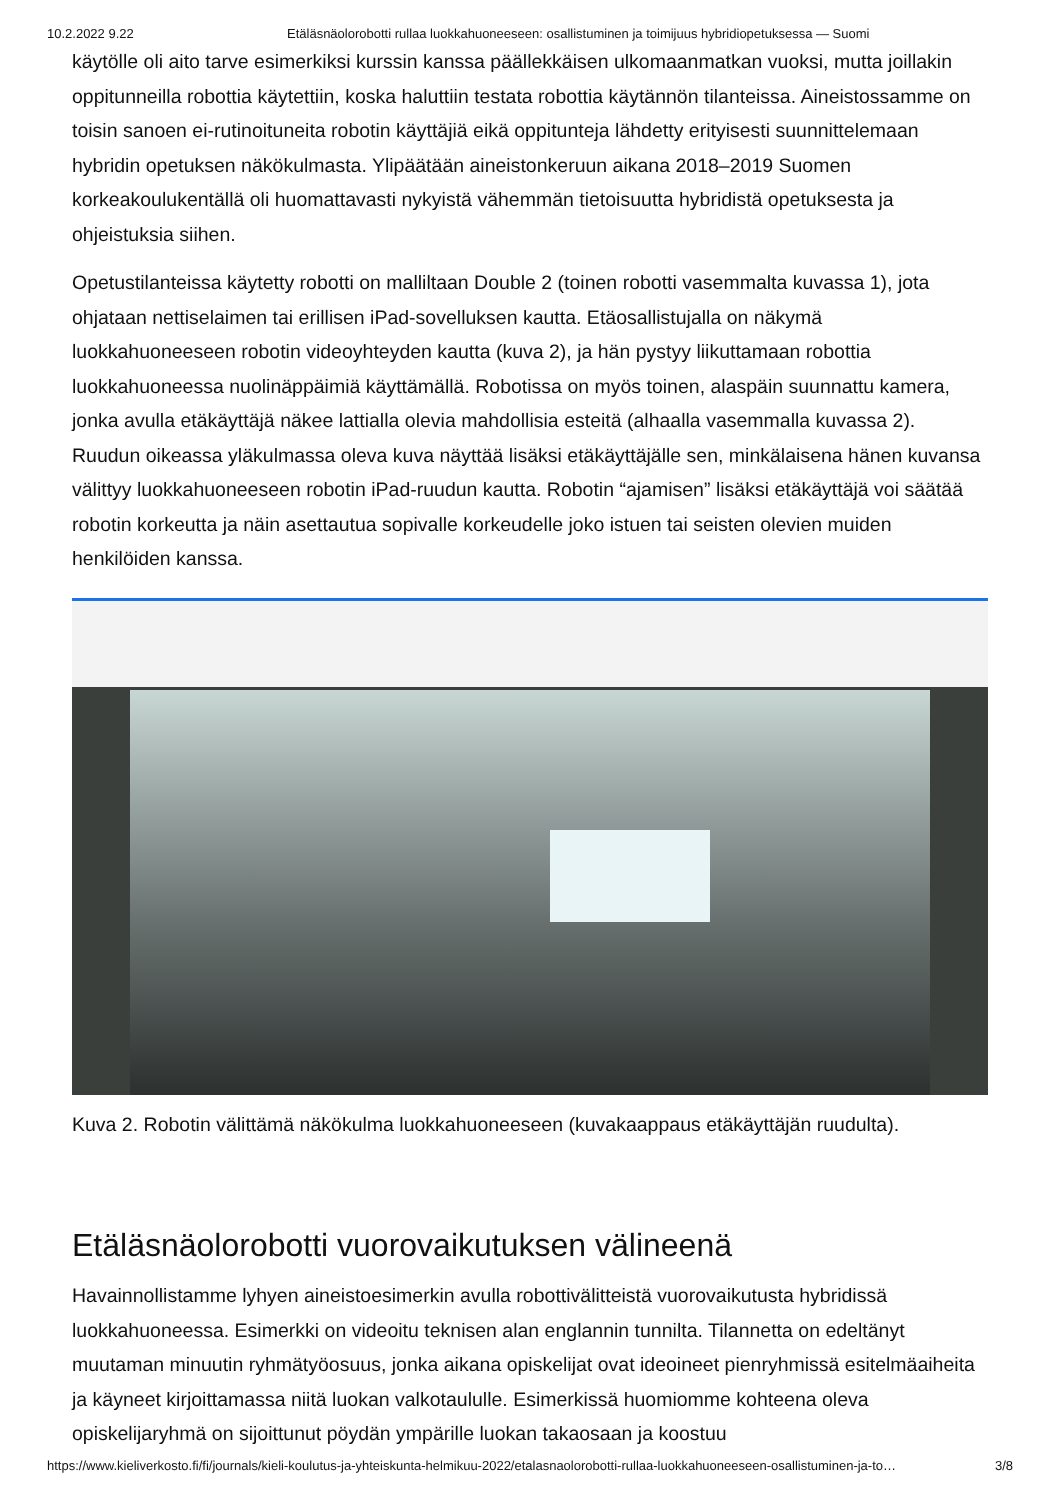10.2.2022 9.22 Etäläsnäolorobotti rullaa luokkahuoneeseen: osallistuminen ja toimijuus hybridiopetuksessa — Suomi
käytölle oli aito tarve esimerkiksi kurssin kanssa päällekkäisen ulkomaanmatkan vuoksi, mutta joillakin oppitunneilla robottia käytettiin, koska haluttiin testata robottia käytännön tilanteissa. Aineistossamme on toisin sanoen ei-rutinoituneita robotin käyttäjiä eikä oppitunteja lähdetty erityisesti suunnittelemaan hybridin opetuksen näkökulmasta. Ylipäätään aineistonkeruun aikana 2018–2019 Suomen korkeakoulukentällä oli huomattavasti nykyistä vähemmän tietoisuutta hybridistä opetuksesta ja ohjeistuksia siihen.
Opetustilanteissa käytetty robotti on malliltaan Double 2 (toinen robotti vasemmalta kuvassa 1), jota ohjataan nettiselaimen tai erillisen iPad-sovelluksen kautta. Etäosallistujalla on näkymä luokkahuoneeseen robotin videoyhteyden kautta (kuva 2), ja hän pystyy liikuttamaan robottia luokkahuoneessa nuolinäppäimiä käyttämällä. Robotissa on myös toinen, alaspäin suunnattu kamera, jonka avulla etäkäyttäjä näkee lattialla olevia mahdollisia esteitä (alhaalla vasemmalla kuvassa 2). Ruudun oikeassa yläkulmassa oleva kuva näyttää lisäksi etäkäyttäjälle sen, minkälaisena hänen kuvansa välittyy luokkahuoneeseen robotin iPad-ruudun kautta. Robotin “ajamisen” lisäksi etäkäyttäjä voi säätää robotin korkeutta ja näin asettautua sopivalle korkeudelle joko istuen tai seisten olevien muiden henkilöiden kanssa.
Kuva 2. Robotin välittämä näkökulma luokkahuoneeseen (kuvakaappaus etäkäyttäjän ruudulta).
Etäläsnäolorobotti vuorovaikutuksen välineenä
Havainnollistamme lyhyen aineistoesimerkin avulla robottivälitteistä vuorovaikutusta hybridissä luokkahuoneessa. Esimerkki on videoitu teknisen alan englannin tunnilta. Tilannetta on edeltänyt muutaman minuutin ryhmätyöosuus, jonka aikana opiskelijat ovat ideoineet pienryhmissä esitelmäaiheita ja käyneet kirjoittamassa niitä luokan valkotaululle. Esimerkissä huomiomme kohteena oleva opiskelijaryhmä on sijoittunut pöydän ympärille luokan takaosaan ja koostuu
https://www.kieliverkosto.fi/fi/journals/kieli-koulutus-ja-yhteiskunta-helmikuu-2022/etalasnaolorobotti-rullaa-luokkahuoneeseen-osallistuminen-ja-to… 3/8